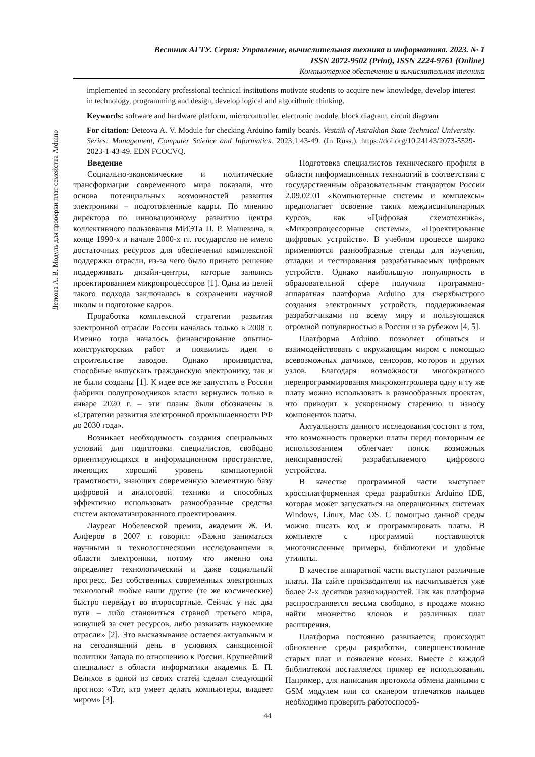Вестник АГТУ. Серия: Управление, вычислительная техника и информатика. 2023. № 1
ISSN 2072-9502 (Print), ISSN 2224-9761 (Online)
Компьютерное обеспечение и вычислительная техника
Деткова А. В. Модуль для проверки плат семейства Arduino
implemented in secondary professional technical institutions motivate students to acquire new knowledge, develop interest in technology, programming and design, develop logical and algorithmic thinking.
Keywords: software and hardware platform, microcontroller, electronic module, block diagram, circuit diagram
For citation: Detcova A. V. Module for checking Arduino family boards. Vestnik of Astrakhan State Technical University. Series: Management, Computer Science and Informatics. 2023;1:43-49. (In Russ.). https://doi.org/10.24143/2073-5529-2023-1-43-49. EDN FCOCVQ.
Введение
Социально-экономические и политические трансформации современного мира показали, что основа потенциальных возможностей развития электроники – подготовленные кадры. По мнению директора по инновационному развитию центра коллективного пользования МИЭТа П. Р. Машевича, в конце 1990-х и начале 2000-х гг. государство не имело достаточных ресурсов для обеспечения комплексной поддержки отрасли, из-за чего было принято решение поддерживать дизайн-центры, которые занялись проектированием микропроцессоров [1]. Одна из целей такого подхода заключалась в сохранении научной школы и подготовке кадров.
Проработка комплексной стратегии развития электронной отрасли России началась только в 2008 г. Именно тогда началось финансирование опытно-конструкторских работ и появились идеи о строительстве заводов. Однако производства, способные выпускать гражданскую электронику, так и не были созданы [1]. К идее все же запустить в России фабрики полупроводников власти вернулись только в январе 2020 г. – эти планы были обозначены в «Стратегии развития электронной промышленности РФ до 2030 года».
Возникает необходимость создания специальных условий для подготовки специалистов, свободно ориентирующихся в информационном пространстве, имеющих хороший уровень компьютерной грамотности, знающих современную элементную базу цифровой и аналоговой техники и способных эффективно использовать разнообразные средства систем автоматизированного проектирования.
Лауреат Нобелевской премии, академик Ж. И. Алферов в 2007 г. говорил: «Важно заниматься научными и технологическими исследованиями в области электроники, потому что именно она определяет технологический и даже социальный прогресс. Без собственных современных электронных технологий любые наши другие (те же космические) быстро перейдут во второсортные. Сейчас у нас два пути – либо становиться страной третьего мира, живущей за счет ресурсов, либо развивать наукоемкие отрасли» [2]. Это высказывание остается актуальным и на сегодняшний день в условиях санкционной политики Запада по отношению к России. Крупнейший специалист в области информатики академик Е. П. Велихов в одной из своих статей сделал следующий прогноз: «Тот, кто умеет делать компьютеры, владеет миром» [3].
Подготовка специалистов технического профиля в области информационных технологий в соответствии с государственным образовательным стандартом России 2.09.02.01 «Компьютерные системы и комплексы» предполагает освоение таких междисциплинарных курсов, как «Цифровая схемотехника», «Микропроцессорные системы», «Проектирование цифровых устройств». В учебном процессе широко применяются разнообразные стенды для изучения, отладки и тестирования разрабатываемых цифровых устройств. Однако наибольшую популярность в образовательной сфере получила программно-аппаратная платформа Arduino для сверхбыстрого создания электронных устройств, поддерживаемая разработчиками по всему миру и пользующаяся огромной популярностью в России и за рубежом [4, 5].
Платформа Arduino позволяет общаться и взаимодействовать с окружающим миром с помощью всевозможных датчиков, сенсоров, моторов и других узлов. Благодаря возможности многократного перепрограммирования микроконтроллера одну и ту же плату можно использовать в разнообразных проектах, что приводит к ускоренному старению и износу компонентов платы.
Актуальность данного исследования состоит в том, что возможность проверки платы перед повторным ее использованием облегчает поиск возможных неисправностей разрабатываемого цифрового устройства.
В качестве программной части выступает кроссплатформенная среда разработки Arduino IDE, которая может запускаться на операционных системах Windows, Linux, Mac OS. С помощью данной среды можно писать код и программировать платы. В комплекте с программой поставляются многочисленные примеры, библиотеки и удобные утилиты.
В качестве аппаратной части выступают различные платы. На сайте производителя их насчитывается уже более 2-х десятков разновидностей. Так как платформа распространяется весьма свободно, в продаже можно найти множество клонов и различных плат расширения.
Платформа постоянно развивается, происходит обновление среды разработки, совершенствование старых плат и появление новых. Вместе с каждой библиотекой поставляется пример ее использования. Например, для написания протокола обмена данными с GSM модулем или со сканером отпечатков пальцев необходимо проверить работоспособ-
44